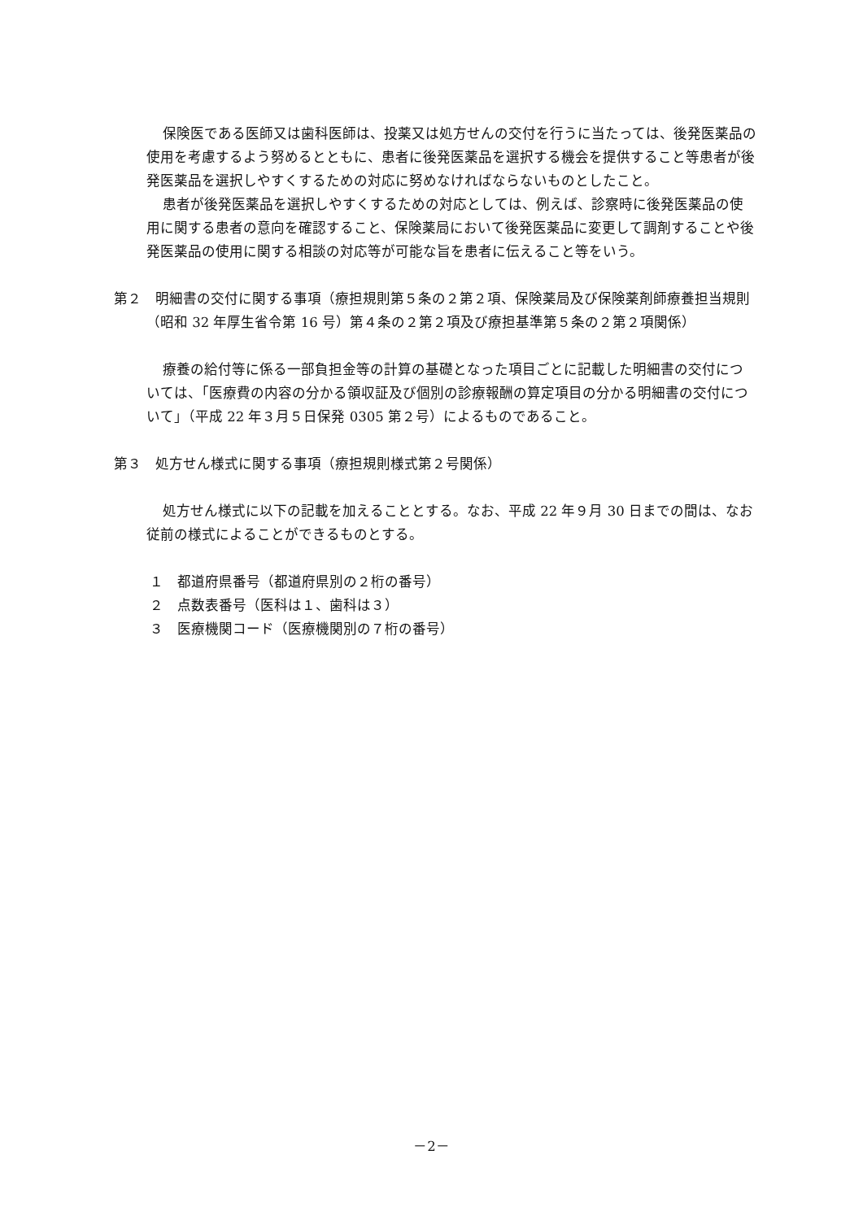保険医である医師又は歯科医師は、投薬又は処方せんの交付を行うに当たっては、後発医薬品の使用を考慮するよう努めるとともに、患者に後発医薬品を選択する機会を提供すること等患者が後発医薬品を選択しやすくするための対応に努めなければならないものとしたこと。
患者が後発医薬品を選択しやすくするための対応としては、例えば、診察時に後発医薬品の使用に関する患者の意向を確認すること、保険薬局において後発医薬品に変更して調剤することや後発医薬品の使用に関する相談の対応等が可能な旨を患者に伝えること等をいう。
第２　明細書の交付に関する事項（療担規則第５条の２第２項、保険薬局及び保険薬剤師療養担当規則（昭和 32 年厚生省令第 16 号）第４条の２第２項及び療担基準第５条の２第２項関係）
療養の給付等に係る一部負担金等の計算の基礎となった項目ごとに記載した明細書の交付については、「医療費の内容の分かる領収証及び個別の診療報酬の算定項目の分かる明細書の交付について」（平成 22 年３月５日保発 0305 第２号）によるものであること。
第３　処方せん様式に関する事項（療担規則様式第２号関係）
処方せん様式に以下の記載を加えることとする。なお、平成 22 年９月 30 日までの間は、なお従前の様式によることができるものとする。
１　都道府県番号（都道府県別の２桁の番号）
２　点数表番号（医科は１、歯科は３）
３　医療機関コード（医療機関別の７桁の番号）
－2－